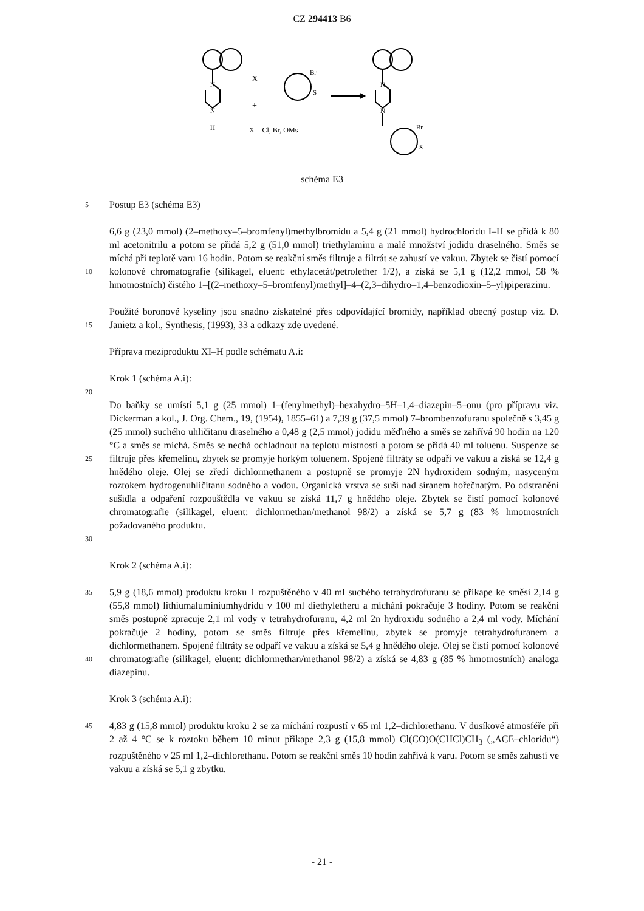CZ 294413 B6
N
N
H
X
+
Br
S
X = Cl, Br, OMs
N
N
Br
S
schéma E3
5 Postup E3 (schéma E3)
10 6,6 g (23,0 mmol) (2–methoxy–5–bromfenyl)methylbromidu a 5,4 g (21 mmol) hydrochloridu I–H se přidá k 80 ml acetonitrilu a potom se přidá 5,2 g (51,0 mmol) triethylaminu a malé množství jodidu draselného. Směs se míchá při teplotě varu 16 hodin. Potom se reakční směs filtruje a filtrát se zahustí ve vakuu. Zbytek se čistí pomocí kolonové chromatografie (silikagel, eluent: ethylacetát/petrolether 1/2), a získá se 5,1 g (12,2 mmol, 58 % hmotnostních) čistého 1–[(2–methoxy–5–bromfenyl)methyl]–4–(2,3–dihydro–1,4–benzodioxin–5–yl)piperazinu.
15 Použité boronové kyseliny jsou snadno získatelné přes odpovídající bromidy, například obecný postup viz. D. Janietz a kol., Synthesis, (1993), 33 a odkazy zde uvedené.
Příprava meziproduktu XI–H podle schématu A.i:
Krok 1 (schéma A.i):
20
25
30 Do baňky se umístí 5,1 g (25 mmol) 1–(fenylmethyl)–hexahydro–5H–1,4–diazepin–5–onu (pro přípravu viz. Dickerman a kol., J. Org. Chem., 19, (1954), 1855–61) a 7,39 g (37,5 mmol) 7–brombenzofuranu společně s 3,45 g (25 mmol) suchého uhličitanu draselného a 0,48 g (2,5 mmol) jodidu měďného a směs se zahřívá 90 hodin na 120 °C a směs se míchá. Směs se nechá ochladnout na teplotu místnosti a potom se přidá 40 ml toluenu. Suspenze se filtruje přes křemelinu, zbytek se promyje horkým toluenem. Spojené filtráty se odpaří ve vakuu a získá se 12,4 g hnědého oleje. Olej se zředí dichlormethanem a postupně se promyje 2N hydroxidem sodným, nasyceným roztokem hydrogenuhličitanu sodného a vodou. Organická vrstva se suší nad síranem hořečnatým. Po odstranění sušidla a odpaření rozpouštědla ve vakuu se získá 11,7 g hnědého oleje. Zbytek se čistí pomocí kolonové chromatografie (silikagel, eluent: dichlormethan/methanol 98/2) a získá se 5,7 g (83 % hmotnostních požadovaného produktu.
Krok 2 (schéma A.i):
35
40 5,9 g (18,6 mmol) produktu kroku 1 rozpuštěného v 40 ml suchého tetrahydrofuranu se přikape ke směsi 2,14 g (55,8 mmol) lithiumaluminiumhydridu v 100 ml diethyletheru a míchání pokračuje 3 hodiny. Potom se reakční směs postupně zpracuje 2,1 ml vody v tetrahydrofuranu, 4,2 ml 2n hydroxidu sodného a 2,4 ml vody. Míchání pokračuje 2 hodiny, potom se směs filtruje přes křemelinu, zbytek se promyje tetrahydrofuranem a dichlormethanem. Spojené filtráty se odpaří ve vakuu a získá se 5,4 g hnědého oleje. Olej se čistí pomocí kolonové chromatografie (silikagel, eluent: dichlormethan/methanol 98/2) a získá se 4,83 g (85 % hmotnostních) analoga diazepinu.
Krok 3 (schéma A.i):
45 4,83 g (15,8 mmol) produktu kroku 2 se za míchání rozpustí v 65 ml 1,2–dichlorethanu. V dusíkové atmosféře při 2 až 4 °C se k roztoku během 10 minut přikape 2,3 g (15,8 mmol) Cl(CO)O(CHCl)CH<sub>3</sub> („ACE–chloridu“) rozpuštěného v 25 ml 1,2–dichlorethanu. Potom se reakční směs 10 hodin zahřívá k varu. Potom se směs zahustí ve vakuu a získá se 5,1 g zbytku.
- 21 -